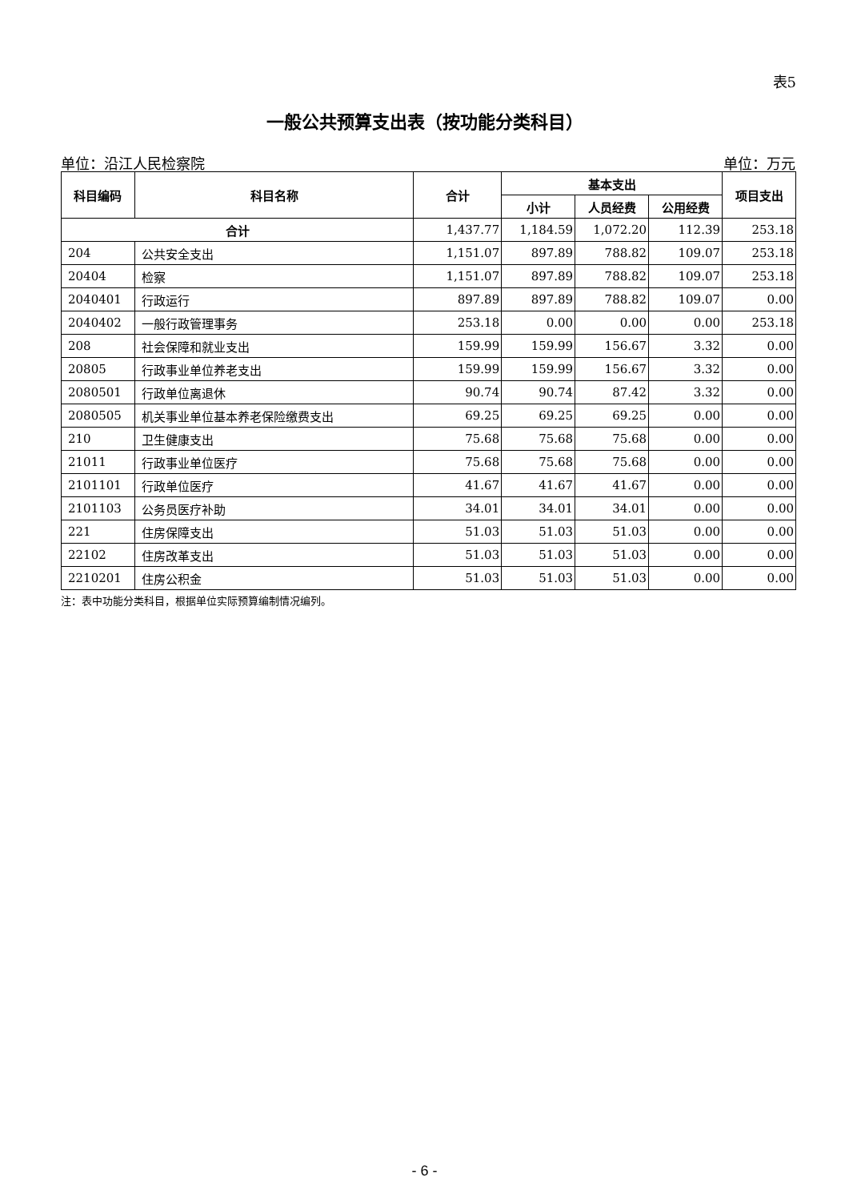表5
一般公共预算支出表（按功能分类科目）
单位：沿江人民检察院 单位：万元
| 科目编码 | 科目名称 | 合计 | 基本支出 | | | 项目支出 |
| --- | --- | --- | --- | --- | --- | --- |
| | | | 小计 | 人员经费 | 公用经费 | |
| 合计 | | 1,437.77 | 1,184.59 | 1,072.20 | 112.39 | 253.18 |
| 204 | 公共安全支出 | 1,151.07 | 897.89 | 788.82 | 109.07 | 253.18 |
| 20404 | 检察 | 1,151.07 | 897.89 | 788.82 | 109.07 | 253.18 |
| 2040401 | 行政运行 | 897.89 | 897.89 | 788.82 | 109.07 | 0.00 |
| 2040402 | 一般行政管理事务 | 253.18 | 0.00 | 0.00 | 0.00 | 253.18 |
| 208 | 社会保障和就业支出 | 159.99 | 159.99 | 156.67 | 3.32 | 0.00 |
| 20805 | 行政事业单位养老支出 | 159.99 | 159.99 | 156.67 | 3.32 | 0.00 |
| 2080501 | 行政单位离退休 | 90.74 | 90.74 | 87.42 | 3.32 | 0.00 |
| 2080505 | 机关事业单位基本养老保险缴费支出 | 69.25 | 69.25 | 69.25 | 0.00 | 0.00 |
| 210 | 卫生健康支出 | 75.68 | 75.68 | 75.68 | 0.00 | 0.00 |
| 21011 | 行政事业单位医疗 | 75.68 | 75.68 | 75.68 | 0.00 | 0.00 |
| 2101101 | 行政单位医疗 | 41.67 | 41.67 | 41.67 | 0.00 | 0.00 |
| 2101103 | 公务员医疗补助 | 34.01 | 34.01 | 34.01 | 0.00 | 0.00 |
| 221 | 住房保障支出 | 51.03 | 51.03 | 51.03 | 0.00 | 0.00 |
| 22102 | 住房改革支出 | 51.03 | 51.03 | 51.03 | 0.00 | 0.00 |
| 2210201 | 住房公积金 | 51.03 | 51.03 | 51.03 | 0.00 | 0.00 |
注：表中功能分类科目，根据单位实际预算编制情况编列。
- 6 -